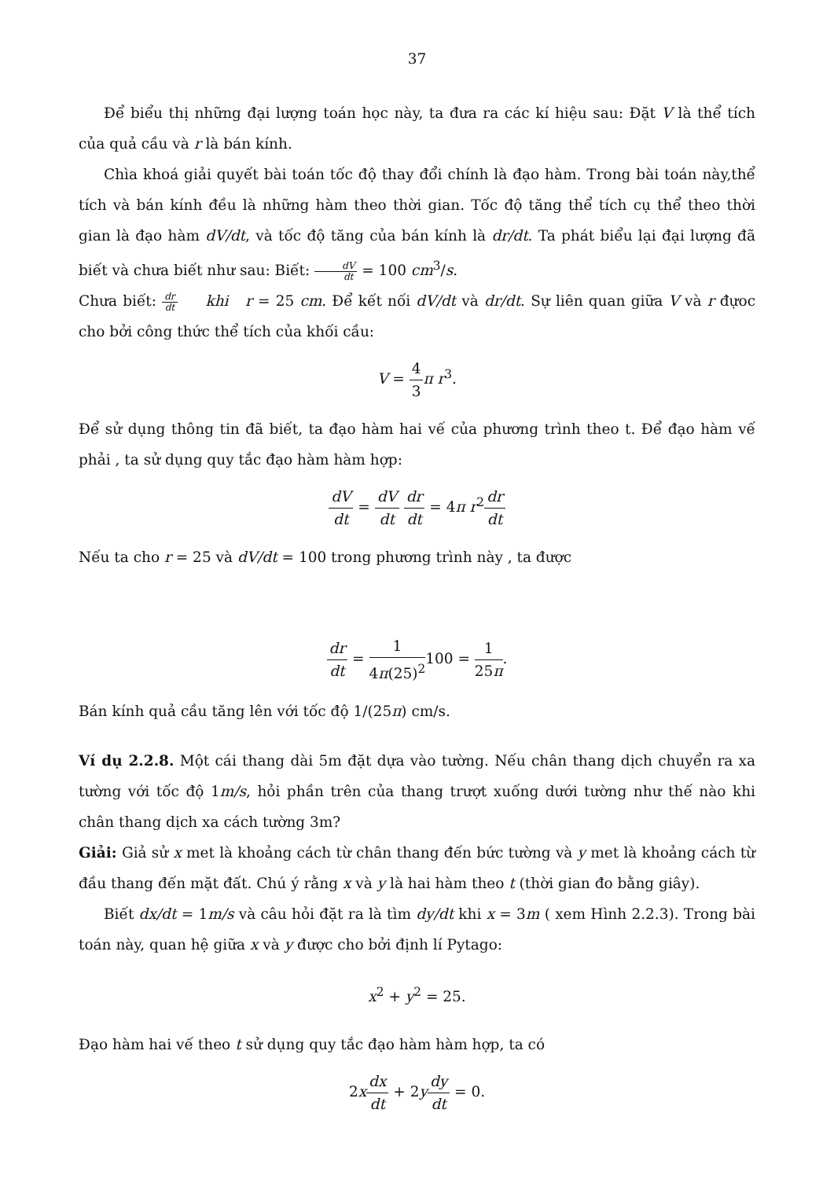37
Để biểu thị những đại lượng toán học này, ta đưa ra các kí hiệu sau: Đặt V là thể tích của quả cầu và r là bán kính.
Chìa khoá giải quyết bài toán tốc độ thay đổi chính là đạo hàm. Trong bài toán này,thể tích và bán kính đều là những hàm theo thời gian. Tốc độ tăng thể tích cụ thể theo thời gian là đạo hàm dV/dt, và tốc độ tăng của bán kính là dr/dt. Ta phát biểu lại đại lượng đã biết và chưa biết như sau: Biết: dV dt = 100 cm<sup>3</sup>/s.
Chưa biết: dr dt khi r = 25 cm. Để kết nối dV/dt và dr/dt. Sự liên quan giữa V và r đựoc cho bởi công thức thể tích của khối cầu:
V = 4 3 π r<sup>3</sup>.
Để sử dụng thông tin đã biết, ta đạo hàm hai vế của phương trình theo t. Để đạo hàm vế phải , ta sử dụng quy tắc đạo hàm hàm hợp:
dV dt = dV dt dr dt = 4π r<sup>2</sup>dr dt
Nếu ta cho r = 25 và dV/dt = 100 trong phương trình này , ta được
dr dt = 1 4π(25)<sup>2</sup>100 = 1 25π.
Bán kính quả cầu tăng lên với tốc độ 1/(25π) cm/s.
Ví dụ 2.2.8. Một cái thang dài 5m đặt dựa vào tường. Nếu chân thang dịch chuyển ra xa tường với tốc độ 1m/s, hỏi phần trên của thang trượt xuống dưới tường như thế nào khi chân thang dịch xa cách tường 3m?
Giải: Giả sử x met là khoảng cách từ chân thang đến bức tường và y met là khoảng cách từ đầu thang đến mặt đất. Chú ý rằng x và y là hai hàm theo t (thời gian đo bằng giây).
Biết dx/dt = 1m/s và câu hỏi đặt ra là tìm dy/dt khi x = 3m ( xem Hình 2.2.3). Trong bài toán này, quan hệ giữa x và y được cho bởi định lí Pytago:
x<sup>2</sup> + y<sup>2</sup> = 25.
Đạo hàm hai vế theo t sử dụng quy tắc đạo hàm hàm hợp, ta có
2xdx dt + 2ydy dt = 0.